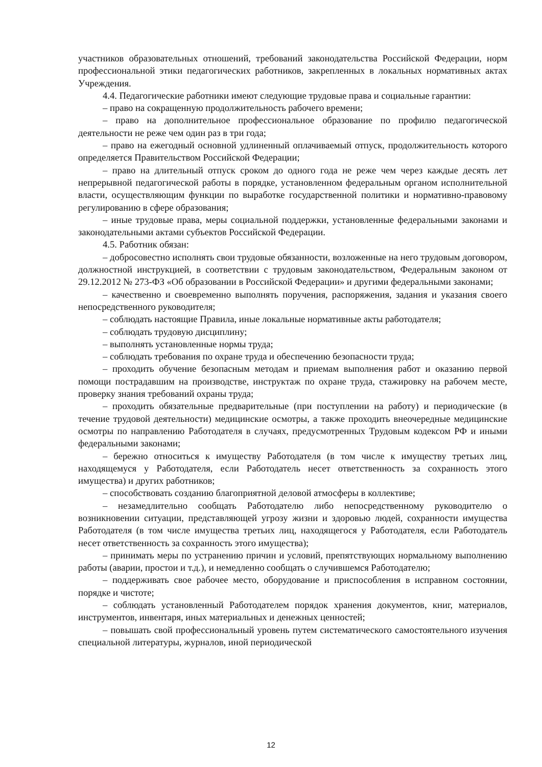участников образовательных отношений, требований законодательства Российской Федерации, норм профессиональной этики педагогических работников, закрепленных в локальных нормативных актах Учреждения.
4.4. Педагогические работники имеют следующие трудовые права и социальные гарантии:
– право на сокращенную продолжительность рабочего времени;
– право на дополнительное профессиональное образование по профилю педагогической деятельности не реже чем один раз в три года;
– право на ежегодный основной удлиненный оплачиваемый отпуск, продолжительность которого определяется Правительством Российской Федерации;
– право на длительный отпуск сроком до одного года не реже чем через каждые десять лет непрерывной педагогической работы в порядке, установленном федеральным органом исполнительной власти, осуществляющим функции по выработке государственной политики и нормативно-правовому регулированию в сфере образования;
– иные трудовые права, меры социальной поддержки, установленные федеральными законами и законодательными актами субъектов Российской Федерации.
4.5. Работник обязан:
– добросовестно исполнять свои трудовые обязанности, возложенные на него трудовым договором, должностной инструкцией, в соответствии с трудовым законодательством, Федеральным законом от 29.12.2012 № 273-ФЗ «Об образовании в Российской Федерации» и другими федеральными законами;
– качественно и своевременно выполнять поручения, распоряжения, задания и указания своего непосредственного руководителя;
– соблюдать настоящие Правила, иные локальные нормативные акты работодателя;
– соблюдать трудовую дисциплину;
– выполнять установленные нормы труда;
– соблюдать требования по охране труда и обеспечению безопасности труда;
– проходить обучение безопасным методам и приемам выполнения работ и оказанию первой помощи пострадавшим на производстве, инструктаж по охране труда, стажировку на рабочем месте, проверку знания требований охраны труда;
– проходить обязательные предварительные (при поступлении на работу) и периодические (в течение трудовой деятельности) медицинские осмотры, а также проходить внеочередные медицинские осмотры по направлению Работодателя в случаях, предусмотренных Трудовым кодексом РФ и иными федеральными законами;
– бережно относиться к имуществу Работодателя (в том числе к имуществу третьих лиц, находящемуся у Работодателя, если Работодатель несет ответственность за сохранность этого имущества) и других работников;
– способствовать созданию благоприятной деловой атмосферы в коллективе;
– незамедлительно сообщать Работодателю либо непосредственному руководителю о возникновении ситуации, представляющей угрозу жизни и здоровью людей, сохранности имущества Работодателя (в том числе имущества третьих лиц, находящегося у Работодателя, если Работодатель несет ответственность за сохранность этого имущества);
– принимать меры по устранению причин и условий, препятствующих нормальному выполнению работы (аварии, простои и т.д.), и немедленно сообщать о случившемся Работодателю;
– поддерживать свое рабочее место, оборудование и приспособления в исправном состоянии, порядке и чистоте;
– соблюдать установленный Работодателем порядок хранения документов, книг, материалов, инструментов, инвентаря, иных материальных и денежных ценностей;
– повышать свой профессиональный уровень путем систематического самостоятельного изучения специальной литературы, журналов, иной периодической
12